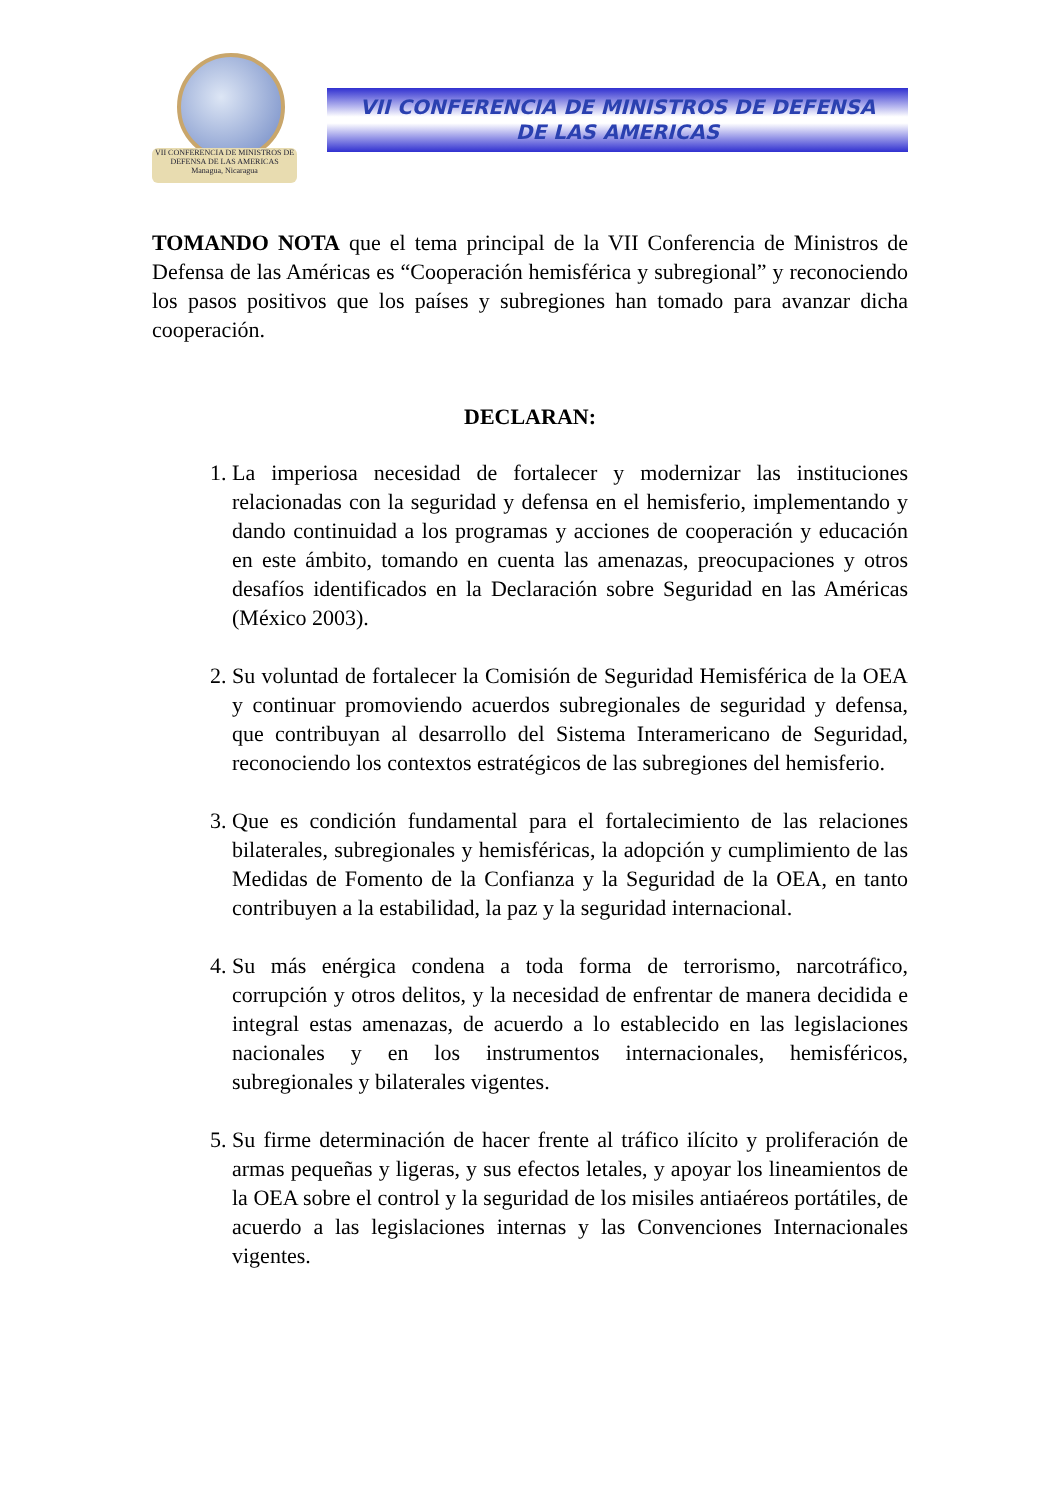VII CONFERENCIA DE MINISTROS DE DEFENSA DE LAS AMERICAS
Managua, Nicaragua
VII CONFERENCIA DE MINISTROS DE DEFENSA
DE LAS AMERICAS
TOMANDO NOTA que el tema principal de la VII Conferencia de Ministros de Defensa de las Américas es “Cooperación hemisférica y subregional” y reconociendo los pasos positivos que los países y subregiones han tomado para avanzar dicha cooperación.
DECLARAN:
1. La imperiosa necesidad de fortalecer y modernizar las instituciones relacionadas con la seguridad y defensa en el hemisferio, implementando y dando continuidad a los programas y acciones de cooperación y educación en este ámbito, tomando en cuenta las amenazas, preocupaciones y otros desafíos identificados en la Declaración sobre Seguridad en las Américas (México 2003).
2. Su voluntad de fortalecer la Comisión de Seguridad Hemisférica de la OEA y continuar promoviendo acuerdos subregionales de seguridad y defensa, que contribuyan al desarrollo del Sistema Interamericano de Seguridad, reconociendo los contextos estratégicos de las subregiones del hemisferio.
3. Que es condición fundamental para el fortalecimiento de las relaciones bilaterales, subregionales y hemisféricas, la adopción y cumplimiento de las Medidas de Fomento de la Confianza y la Seguridad de la OEA, en tanto contribuyen a la estabilidad, la paz y la seguridad internacional.
4. Su más enérgica condena a toda forma de terrorismo, narcotráfico, corrupción y otros delitos, y la necesidad de enfrentar de manera decidida e integral estas amenazas, de acuerdo a lo establecido en las legislaciones nacionales y en los instrumentos internacionales, hemisféricos, subregionales y bilaterales vigentes.
5. Su firme determinación de hacer frente al tráfico ilícito y proliferación de armas pequeñas y ligeras, y sus efectos letales, y apoyar los lineamientos de la OEA sobre el control y la seguridad de los misiles antiaéreos portátiles, de acuerdo a las legislaciones internas y las Convenciones Internacionales vigentes.